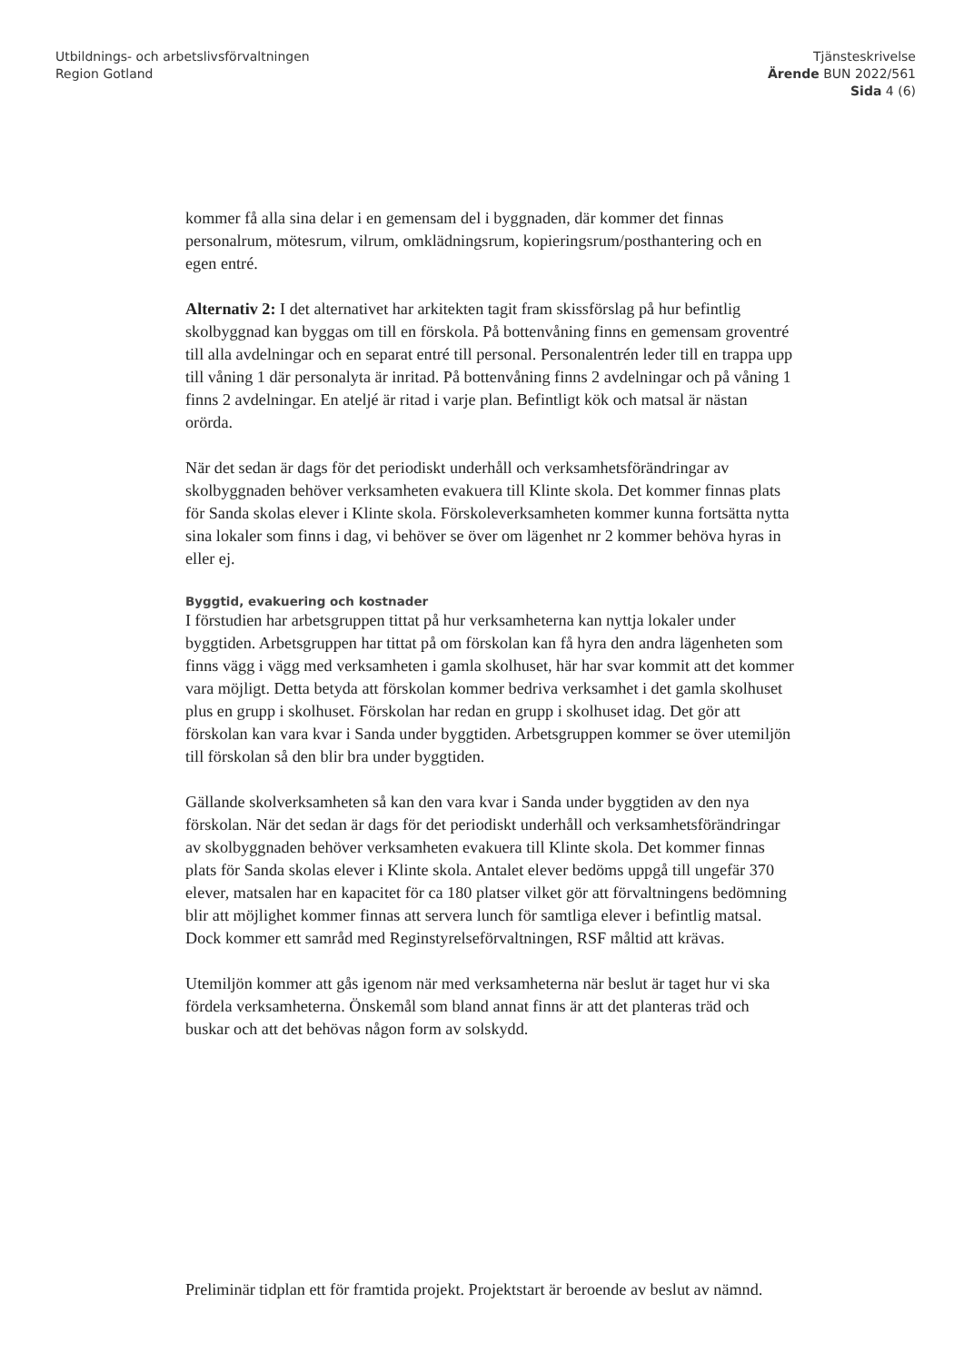Utbildnings- och arbetslivsförvaltningen
Region Gotland
Tjänsteskrivelse
Ärende BUN 2022/561
Sida 4 (6)
kommer få alla sina delar i en gemensam del i byggnaden, där kommer det finnas personalrum, mötesrum, vilrum, omklädningsrum, kopieringsrum/posthantering och en egen entré.
Alternativ 2: I det alternativet har arkitekten tagit fram skissförslag på hur befintlig skolbyggnad kan byggas om till en förskola. På bottenvåning finns en gemensam groventré till alla avdelningar och en separat entré till personal. Personalentrén leder till en trappa upp till våning 1 där personalyta är inritad. På bottenvåning finns 2 avdelningar och på våning 1 finns 2 avdelningar. En ateljé är ritad i varje plan. Befintligt kök och matsal är nästan orörda.
När det sedan är dags för det periodiskt underhåll och verksamhetsförändringar av skolbyggnaden behöver verksamheten evakuera till Klinte skola. Det kommer finnas plats för Sanda skolas elever i Klinte skola. Förskoleverksamheten kommer kunna fortsätta nytta sina lokaler som finns i dag, vi behöver se över om lägenhet nr 2 kommer behöva hyras in eller ej.
Byggtid, evakuering och kostnader
I förstudien har arbetsgruppen tittat på hur verksamheterna kan nyttja lokaler under byggtiden. Arbetsgruppen har tittat på om förskolan kan få hyra den andra lägenheten som finns vägg i vägg med verksamheten i gamla skolhuset, här har svar kommit att det kommer vara möjligt. Detta betyda att förskolan kommer bedriva verksamhet i det gamla skolhuset plus en grupp i skolhuset. Förskolan har redan en grupp i skolhuset idag. Det gör att förskolan kan vara kvar i Sanda under byggtiden. Arbetsgruppen kommer se över utemiljön till förskolan så den blir bra under byggtiden.
Gällande skolverksamheten så kan den vara kvar i Sanda under byggtiden av den nya förskolan. När det sedan är dags för det periodiskt underhåll och verksamhetsförändringar av skolbyggnaden behöver verksamheten evakuera till Klinte skola. Det kommer finnas plats för Sanda skolas elever i Klinte skola. Antalet elever bedöms uppgå till ungefär 370 elever, matsalen har en kapacitet för ca 180 platser vilket gör att förvaltningens bedömning blir att möjlighet kommer finnas att servera lunch för samtliga elever i befintlig matsal. Dock kommer ett samråd med Reginstyrelseförvaltningen, RSF måltid att krävas.
Utemiljön kommer att gås igenom när med verksamheterna när beslut är taget hur vi ska fördela verksamheterna. Önskemål som bland annat finns är att det planteras träd och buskar och att det behövas någon form av solskydd.
Preliminär tidplan ett för framtida projekt. Projektstart är beroende av beslut av nämnd.